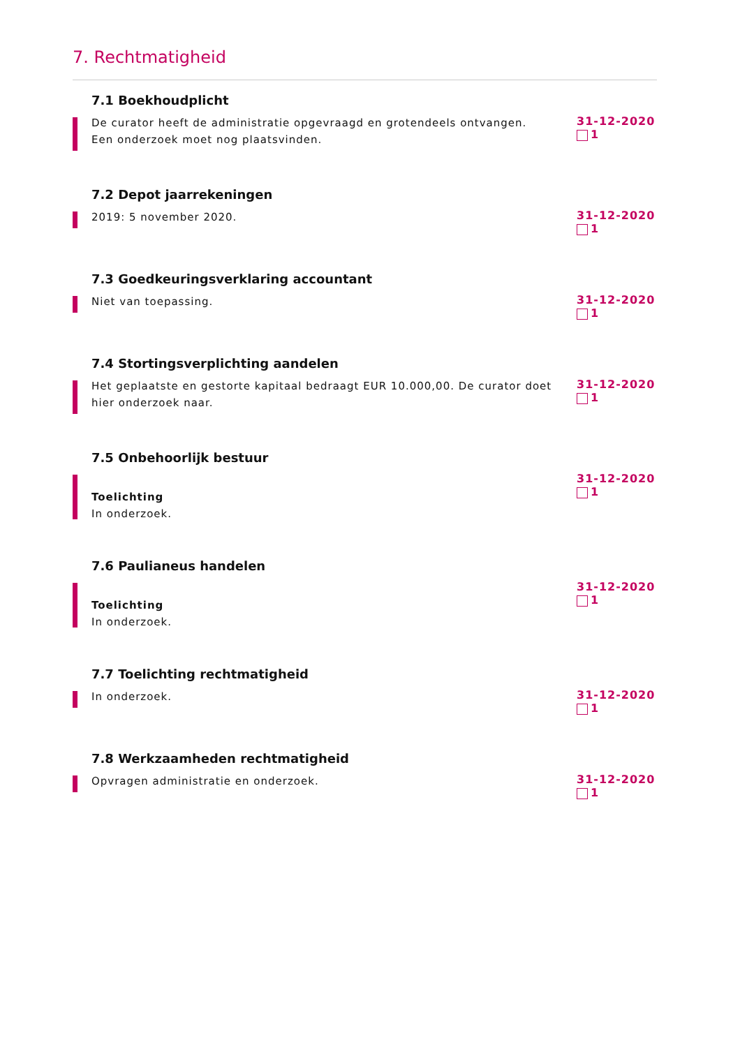7. Rechtmatigheid
7.1 Boekhoudplicht
De curator heeft de administratie opgevraagd en grotendeels ontvangen.
Een onderzoek moet nog plaatsvinden.
31-12-2020
1
7.2 Depot jaarrekeningen
2019: 5 november 2020.
31-12-2020
1
7.3 Goedkeuringsverklaring accountant
Niet van toepassing.
31-12-2020
1
7.4 Stortingsverplichting aandelen
Het geplaatste en gestorte kapitaal bedraagt EUR 10.000,00. De curator doet hier onderzoek naar.
31-12-2020
1
7.5 Onbehoorlijk bestuur
Toelichting
In onderzoek.
31-12-2020
1
7.6 Paulianeus handelen
Toelichting
In onderzoek.
31-12-2020
1
7.7 Toelichting rechtmatigheid
In onderzoek.
31-12-2020
1
7.8 Werkzaamheden rechtmatigheid
Opvragen administratie en onderzoek.
31-12-2020
1